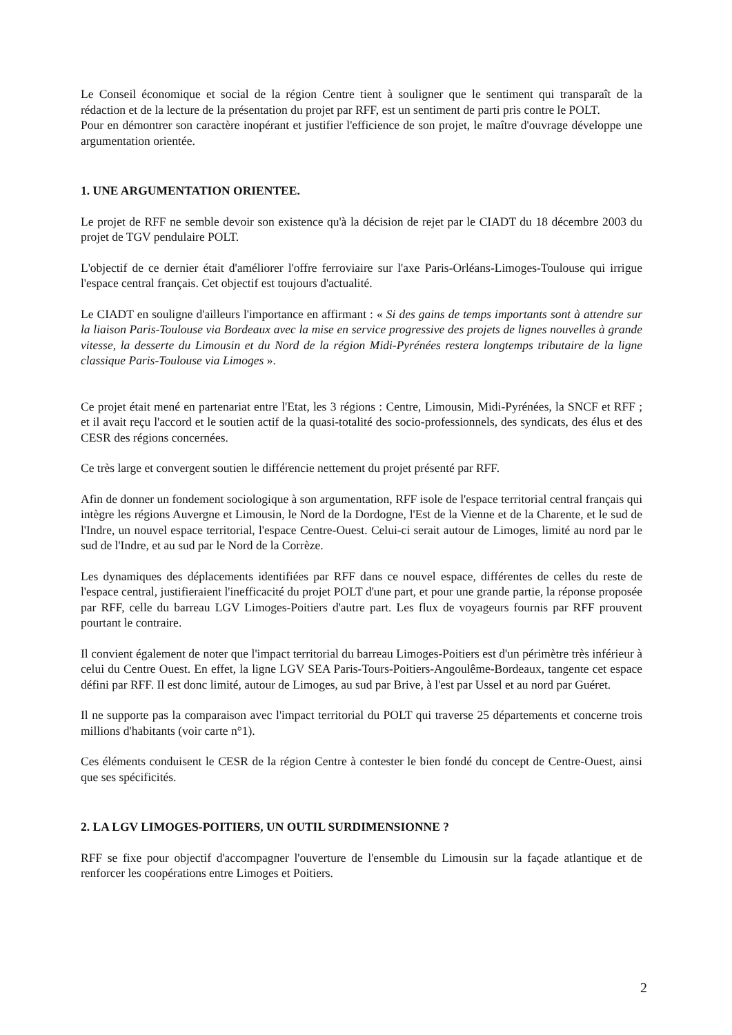Le Conseil économique et social de la région Centre tient à souligner que le sentiment qui transparaît de la rédaction et de la lecture de la présentation du projet par RFF, est un sentiment de parti pris contre le POLT.
Pour en démontrer son caractère inopérant et justifier l'efficience de son projet, le maître d'ouvrage développe une argumentation orientée.
1. UNE ARGUMENTATION ORIENTEE.
Le projet de RFF ne semble devoir son existence qu'à la décision de rejet par le CIADT du 18 décembre 2003 du projet de TGV pendulaire POLT.
L'objectif de ce dernier était d'améliorer l'offre ferroviaire sur l'axe Paris-Orléans-Limoges-Toulouse qui irrigue l'espace central français. Cet objectif est toujours d'actualité.
Le CIADT en souligne d'ailleurs l'importance en affirmant : « Si des gains de temps importants sont à attendre sur la liaison Paris-Toulouse via Bordeaux avec la mise en service progressive des projets de lignes nouvelles à grande vitesse, la desserte du Limousin et du Nord de la région Midi-Pyrénées restera longtemps tributaire de la ligne classique Paris-Toulouse via Limoges ».
Ce projet était mené en partenariat entre l'Etat, les 3 régions : Centre, Limousin, Midi-Pyrénées, la SNCF et RFF ; et il avait reçu l'accord et le soutien actif de la quasi-totalité des socio-professionnels, des syndicats, des élus et des CESR des régions concernées.
Ce très large et convergent soutien le différencie nettement du projet présenté par RFF.
Afin de donner un fondement sociologique à son argumentation, RFF isole de l'espace territorial central français qui intègre les régions Auvergne et Limousin, le Nord de la Dordogne, l'Est de la Vienne et de la Charente, et le sud de l'Indre, un nouvel espace territorial, l'espace Centre-Ouest. Celui-ci serait autour de Limoges, limité au nord par le sud de l'Indre, et au sud par le Nord de la Corrèze.
Les dynamiques des déplacements identifiées par RFF dans ce nouvel espace, différentes de celles du reste de l'espace central, justifieraient l'inefficacité du projet POLT d'une part, et pour une grande partie, la réponse proposée par RFF, celle du barreau LGV Limoges-Poitiers d'autre part. Les flux de voyageurs fournis par RFF prouvent pourtant le contraire.
Il convient également de noter que l'impact territorial du barreau Limoges-Poitiers est d'un périmètre très inférieur à celui du Centre Ouest. En effet, la ligne LGV SEA Paris-Tours-Poitiers-Angoulême-Bordeaux, tangente cet espace défini par RFF. Il est donc limité, autour de Limoges, au sud par Brive, à l'est par Ussel et au nord par Guéret.
Il ne supporte pas la comparaison avec l'impact territorial du POLT qui traverse 25 départements et concerne trois millions d'habitants (voir carte n°1).
Ces éléments conduisent le CESR de la région Centre à contester le bien fondé du concept de Centre-Ouest, ainsi que ses spécificités.
2. LA LGV LIMOGES-POITIERS, UN OUTIL SURDIMENSIONNE ?
RFF se fixe pour objectif d'accompagner l'ouverture de l'ensemble du Limousin sur la façade atlantique et de renforcer les coopérations entre Limoges et Poitiers.
2